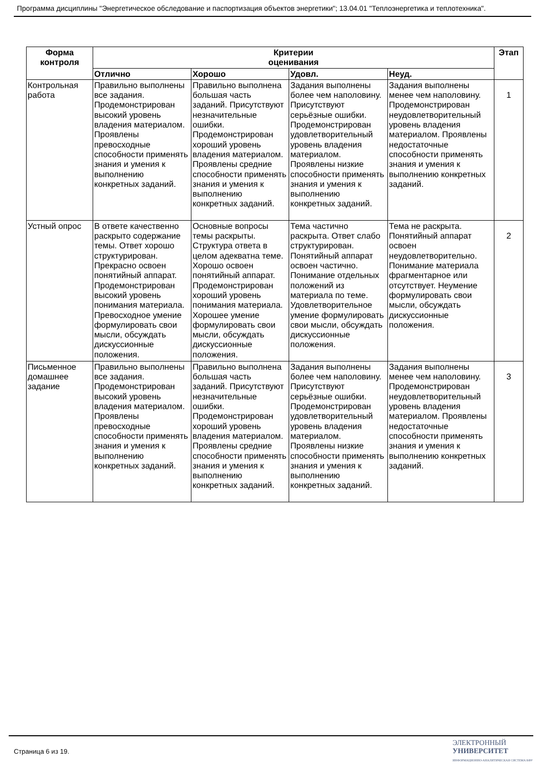Программа дисциплины "Энергетическое обследование и паспортизация объектов энергетики"; 13.04.01 "Теплоэнергетика и теплотехника".
| Форма контроля | Критерии оценивания | | | | Этап |
| --- | --- | --- | --- | --- | --- |
| | Отлично | Хорошо | Удовл. | Неуд. | |
| Контрольная работа | Правильно выполнены все задания. Продемонстрирован высокий уровень владения материалом. Проявлены превосходные способности применять знания и умения к выполнению конкретных заданий. | Правильно выполнена большая часть заданий. Присутствуют незначительные ошибки. Продемонстрирован хороший уровень владения материалом. Проявлены средние способности применять знания и умения к выполнению конкретных заданий. | Задания выполнены более чем наполовину. Присутствуют серьёзные ошибки. Продемонстрирован удовлетворительный уровень владения материалом. Проявлены низкие способности применять знания и умения к выполнению конкретных заданий. | Задания выполнены менее чем наполовину. Продемонстрирован неудовлетворительный уровень владения материалом. Проявлены недостаточные способности применять знания и умения к выполнению конкретных заданий. | 1 |
| Устный опрос | В ответе качественно раскрыто содержание темы. Ответ хорошо структурирован. Прекрасно освоен понятийный аппарат. Продемонстрирован высокий уровень понимания материала. Превосходное умение формулировать свои мысли, обсуждать дискуссионные положения. | Основные вопросы темы раскрыты. Структура ответа в целом адекватна теме. Хорошо освоен понятийный аппарат. Продемонстрирован хороший уровень понимания материала. Хорошее умение формулировать свои мысли, обсуждать дискуссионные положения. | Тема частично раскрыта. Ответ слабо структурирован. Понятийный аппарат освоен частично. Понимание отдельных положений из материала по теме. Удовлетворительное умение формулировать свои мысли, обсуждать дискуссионные положения. | Тема не раскрыта. Понятийный аппарат освоен неудовлетворительно. Понимание материала фрагментарное или отсутствует. Неумение формулировать свои мысли, обсуждать дискуссионные положения. | 2 |
| Письменное домашнее задание | Правильно выполнены все задания. Продемонстрирован высокий уровень владения материалом. Проявлены превосходные способности применять знания и умения к выполнению конкретных заданий. | Правильно выполнена большая часть заданий. Присутствуют незначительные ошибки. Продемонстрирован хороший уровень владения материалом. Проявлены средние способности применять знания и умения к выполнению конкретных заданий. | Задания выполнены более чем наполовину. Присутствуют серьёзные ошибки. Продемонстрирован удовлетворительный уровень владения материалом. Проявлены низкие способности применять знания и умения к выполнению конкретных заданий. | Задания выполнены менее чем наполовину. Продемонстрирован неудовлетворительный уровень владения материалом. Проявлены недостаточные способности применять знания и умения к выполнению конкретных заданий. | 3 |
Страница 6 из 19.
ЭЛЕКТРОННЫЙ
УНИВЕРСИТЕТ
ИНФОРМАЦИОННО-АНАЛИТИЧЕСКАЯ СИСТЕМА КФУ